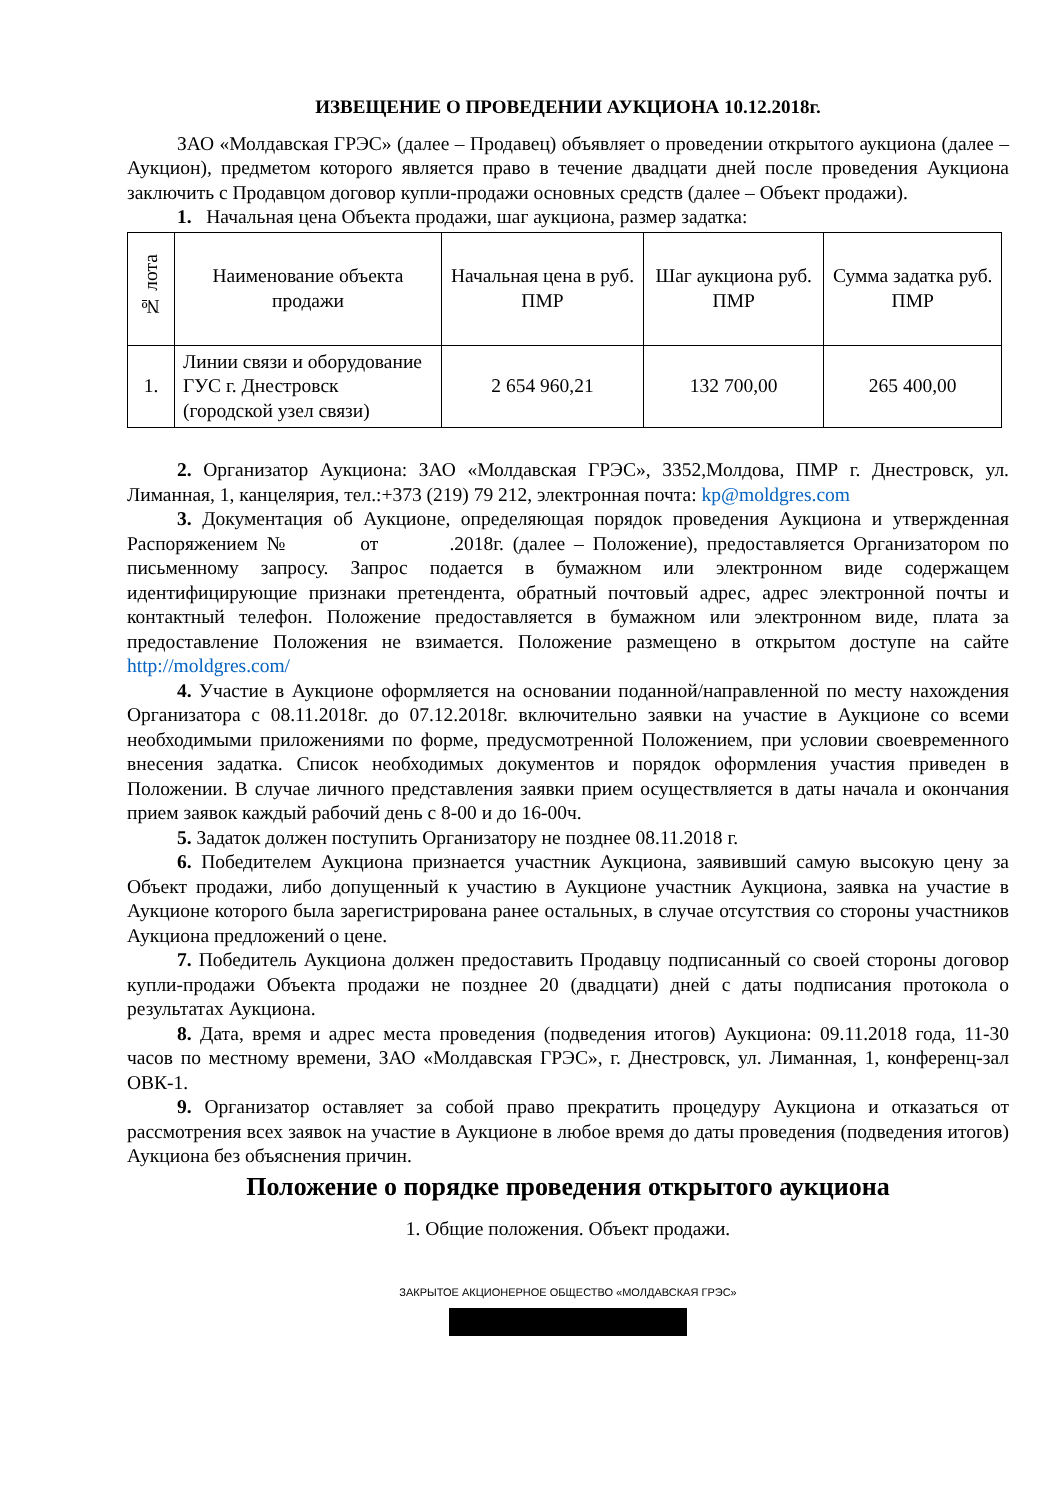ИЗВЕЩЕНИЕ О ПРОВЕДЕНИИ АУКЦИОНА 10.12.2018г.
ЗАО «Молдавская ГРЭС» (далее – Продавец) объявляет о проведении открытого аукциона (далее – Аукцион), предметом которого является право в течение двадцати дней после проведения Аукциона заключить с Продавцом договор купли-продажи основных средств (далее – Объект продажи).
1. Начальная цена Объекта продажи, шаг аукциона, размер задатка:
| № лота | Наименование объекта продажи | Начальная цена в руб. ПМР | Шаг аукциона руб. ПМР | Сумма задатка руб. ПМР |
| --- | --- | --- | --- | --- |
| 1. | Линии связи и оборудование ГУС г. Днестровск (городской узел связи) | 2 654 960,21 | 132 700,00 | 265 400,00 |
2. Организатор Аукциона: ЗАО «Молдавская ГРЭС», 3352,Молдова, ПМР г. Днестровск, ул. Лиманная, 1, канцелярия, тел.:+373 (219) 79 212, электронная почта: kp@moldgres.com
3. Документация об Аукционе, определяющая порядок проведения Аукциона и утвержденная Распоряжением № от .2018г. (далее – Положение), предоставляется Организатором по письменному запросу. Запрос подается в бумажном или электронном виде содержащем идентифицирующие признаки претендента, обратный почтовый адрес, адрес электронной почты и контактный телефон. Положение предоставляется в бумажном или электронном виде, плата за предоставление Положения не взимается. Положение размещено в открытом доступе на сайте http://moldgres.com/
4. Участие в Аукционе оформляется на основании поданной/направленной по месту нахождения Организатора с 08.11.2018г. до 07.12.2018г. включительно заявки на участие в Аукционе со всеми необходимыми приложениями по форме, предусмотренной Положением, при условии своевременного внесения задатка. Список необходимых документов и порядок оформления участия приведен в Положении. В случае личного представления заявки прием осуществляется в даты начала и окончания прием заявок каждый рабочий день с 8-00 и до 16-00ч.
5. Задаток должен поступить Организатору не позднее 08.11.2018 г.
6. Победителем Аукциона признается участник Аукциона, заявивший самую высокую цену за Объект продажи, либо допущенный к участию в Аукционе участник Аукциона, заявка на участие в Аукционе которого была зарегистрирована ранее остальных, в случае отсутствия со стороны участников Аукциона предложений о цене.
7. Победитель Аукциона должен предоставить Продавцу подписанный со своей стороны договор купли-продажи Объекта продажи не позднее 20 (двадцати) дней с даты подписания протокола о результатах Аукциона.
8. Дата, время и адрес места проведения (подведения итогов) Аукциона: 09.11.2018 года, 11-30 часов по местному времени, ЗАО «Молдавская ГРЭС», г. Днестровск, ул. Лиманная, 1, конференц-зал ОВК-1.
9. Организатор оставляет за собой право прекратить процедуру Аукциона и отказаться от рассмотрения всех заявок на участие в Аукционе в любое время до даты проведения (подведения итогов) Аукциона без объяснения причин.
Положение о порядке проведения открытого аукциона
1. Общие положения. Объект продажи.
ЗАКРЫТОЕ АКЦИОНЕРНОЕ ОБЩЕСТВО «МОЛДАВСКАЯ ГРЭС»